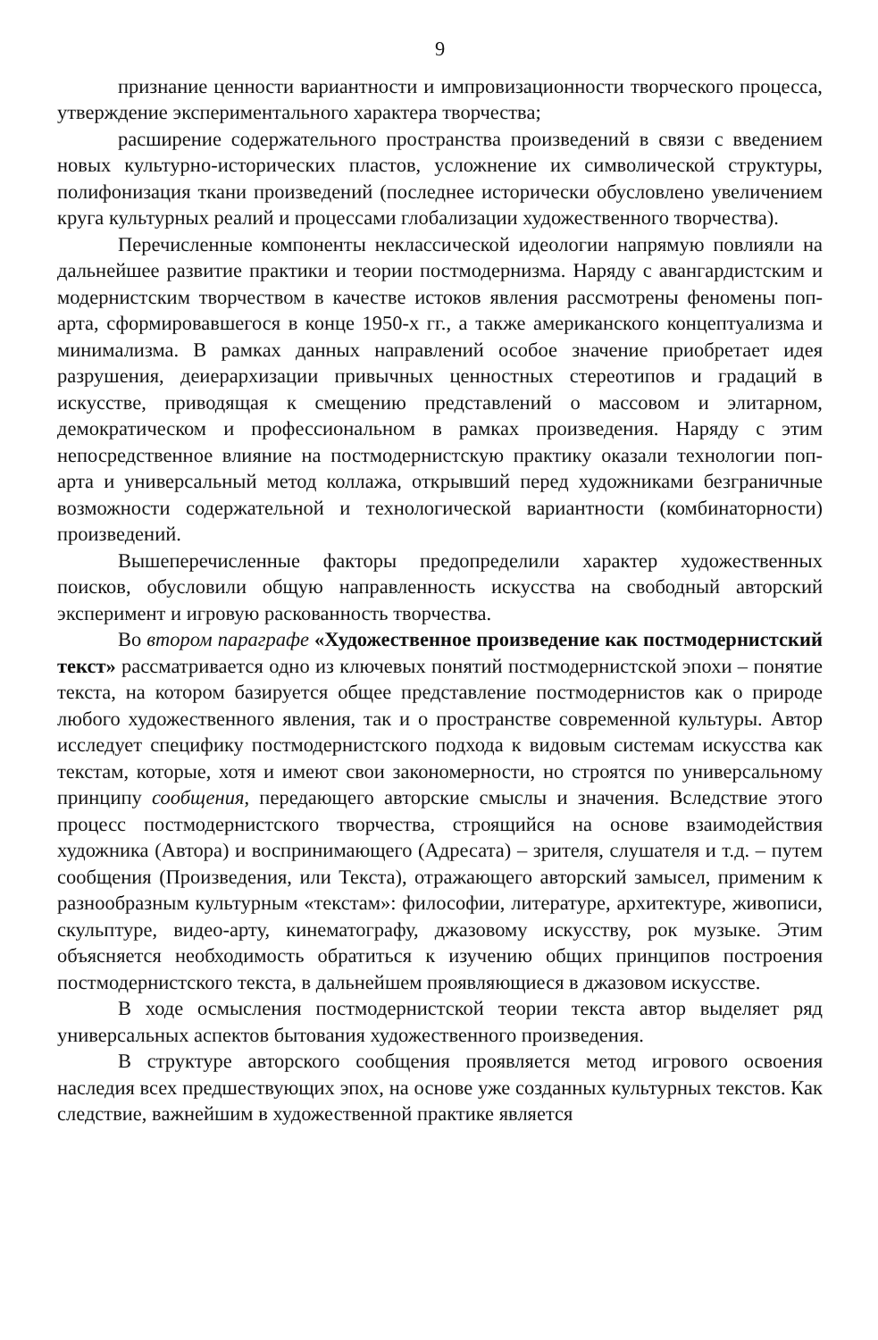9
признание ценности вариантности и импровизационности творческого процесса, утверждение экспериментального характера творчества;
расширение содержательного пространства произведений в связи с введением новых культурно-исторических пластов, усложнение их символической структуры, полифонизация ткани произведений (последнее исторически обусловлено увеличением круга культурных реалий и процессами глобализации художественного творчества).
Перечисленные компоненты неклассической идеологии напрямую повлияли на дальнейшее развитие практики и теории постмодернизма. Наряду с авангардистским и модернистским творчеством в качестве истоков явления рассмотрены феномены поп-арта, сформировавшегося в конце 1950-х гг., а также американского концептуализма и минимализма. В рамках данных направлений особое значение приобретает идея разрушения, деиерархизации привычных ценностных стереотипов и градаций в искусстве, приводящая к смещению представлений о массовом и элитарном, демократическом и профессиональном в рамках произведения. Наряду с этим непосредственное влияние на постмодернистскую практику оказали технологии поп-арта и универсальный метод коллажа, открывший перед художниками безграничные возможности содержательной и технологической вариантности (комбинаторности) произведений.
Вышеперечисленные факторы предопределили характер художественных поисков, обусловили общую направленность искусства на свободный авторский эксперимент и игровую раскованность творчества.
Во втором параграфе «Художественное произведение как постмодернистский текст» рассматривается одно из ключевых понятий постмодернистской эпохи – понятие текста, на котором базируется общее представление постмодернистов как о природе любого художественного явления, так и о пространстве современной культуры. Автор исследует специфику постмодернистского подхода к видовым системам искусства как текстам, которые, хотя и имеют свои закономерности, но строятся по универсальному принципу сообщения, передающего авторские смыслы и значения. Вследствие этого процесс постмодернистского творчества, строящийся на основе взаимодействия художника (Автора) и воспринимающего (Адресата) – зрителя, слушателя и т.д. – путем сообщения (Произведения, или Текста), отражающего авторский замысел, применим к разнообразным культурным «текстам»: философии, литературе, архитектуре, живописи, скульптуре, видео-арту, кинематографу, джазовому искусству, рок музыке. Этим объясняется необходимость обратиться к изучению общих принципов построения постмодернистского текста, в дальнейшем проявляющиеся в джазовом искусстве.
В ходе осмысления постмодернистской теории текста автор выделяет ряд универсальных аспектов бытования художественного произведения.
В структуре авторского сообщения проявляется метод игрового освоения наследия всех предшествующих эпох, на основе уже созданных культурных текстов. Как следствие, важнейшим в художественной практике является